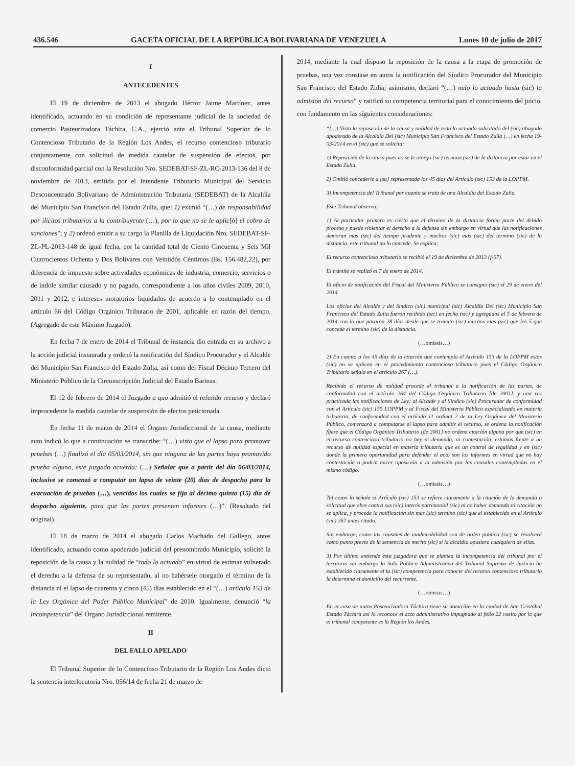436.546 GACETA OFICIAL DE LA REPÚBLICA BOLIVARIANA DE VENEZUELA Lunes 10 de julio de 2017
I
ANTECEDENTES
El 19 de diciembre de 2013 el abogado Héctor Jaime Martínez, antes identificado, actuando en su condición de representante judicial de la sociedad de comercio Pasteurizadora Táchira, C.A., ejerció ante el Tribunal Superior de lo Contencioso Tributario de la Región Los Andes, el recurso contencioso tributario conjuntamente con solicitud de medida cautelar de suspensión de efectos, por disconformidad parcial con la Resolución Nro. SEDEBAT-SF-ZL-RC-2013-136 del 8 de noviembre de 2013, emitida por el Intendente Tributario Municipal del Servicio Desconcentrado Bolivariano de Administración Tributaria (SEDEBAT) de la Alcaldía del Municipio San Francisco del Estado Zulia, que: 1) eximió “(…) de responsabilidad por ilícitos tributarios a la contribuyente (…), por lo que no se le aplic[ó] el cobro de sanciones”; y 2) ordenó emitir a su cargo la Planilla de Liquidación Nro. SEDEBAT-SF-ZL-PL-2013-148 de igual fecha, por la cantidad total de Ciento Cincuenta y Seis Mil Cuatrocientos Ochenta y Dos Bolívares con Veintidós Céntimos (Bs. 156.482,22), por diferencia de impuesto sobre actividades económicas de industria, comercio, servicios o de índole similar causado y no pagado, correspondiente a los años civiles 2009, 2010, 2011 y 2012, e intereses moratorios liquidados de acuerdo a lo contemplado en el artículo 66 del Código Orgánico Tributario de 2001, aplicable en razón del tiempo. (Agregado de este Máximo Juzgado).
En fecha 7 de enero de 2014 el Tribunal de instancia dio entrada en su archivo a la acción judicial instaurada y ordenó la notificación del Síndico Procurador y el Alcalde del Municipio San Francisco del Estado Zulia, así como del Fiscal Décimo Tercero del Ministerio Público de la Circunscripción Judicial del Estado Barinas.
El 12 de febrero de 2014 el Juzgado a quo admitió el referido recurso y declaró improcedente la medida cautelar de suspensión de efectos peticionada.
En fecha 11 de marzo de 2014 el Órgano Jurisdiccional de la causa, mediante auto indicó lo que a continuación se transcribe: “(…) visto que el lapso para promover pruebas (…) finalizó el día 05/03/2014, sin que ninguna de las partes haya promovido prueba alguna, este juzgado acuerda: (…) Señalar que a partir del día 06/03/2014, inclusive se comenzó a computar un lapso de veinte (20) días de despacho para la evacuación de pruebas (…), vencidos los cuales se fija al décimo quinto (15) día de despacho siguiente, para que las partes presenten informes (…)”. (Resaltado del original).
El 18 de marzo de 2014 el abogado Carlos Machado del Gallego, antes identificado, actuando como apoderado judicial del prenombrado Municipio, solicitó la reposición de la causa y la nulidad de “todo lo actuado” en virtud de estimar vulnerado el derecho a la defensa de su representado, al no habérsele otorgado el término de la distancia ni el lapso de cuarenta y cinco (45) días establecido en el “(…) artículo 153 de la Ley Orgánica del Poder Público Municipal” de 2010. Igualmente, denunció “la incompetencia” del Órgano Jurisdiccional remitente.
II
DEL FALLO APELADO
El Tribunal Superior de lo Contencioso Tributario de la Región Los Andes dictó la sentencia interlocutoria Nro. 056/14 de fecha 21 de marzo de
2014, mediante la cual dispuso la reposición de la causa a la etapa de promoción de pruebas, una vez constase en autos la notificación del Síndico Procurador del Municipio San Francisco del Estado Zulia; asimismo, declaró “(…) nulo lo actuado hasta (sic) la admisión del recurso” y ratificó su competencia territorial para el conocimiento del juicio, con fundamento en las siguientes consideraciones:
“(…) Vista la reposición de la causa y nulidad de todo lo actuado solicitado del (sic) abogado apoderado de la Alcaldía Del (sic) Municipio San Francisco del Estado Zulia (…) en fecha 19-03-2014 en el (sic) que se solicita:
1) Reposición de la causa pues no se le otorgo (sic) termino (sic) de la distancia por estar en el Estado Zulia.
2) Omitió concederle a [su] representada los 45 días del Artículo (sic) 153 de la LOPPM.
3) Incompetencia del Tribunal por cuanto se trata de una Alcaldía del Estado Zulia.
Este Tribunal observa:
1) Al particular primero es cierto que el término de la distancia forma parte del debido proceso y puede violentar el derecho a la defensa sin embargo en virtud que las notificaciones demoran mas (sic) del tiempo prudente y muchos (sic) mas (sic) del termino (sic) de la distancia, este tribunal no lo concede. Se explica:
El recurso contencioso tributario se recibió el 19 de diciembre de 2013 (f-67).
El trámite se realizó el 7 de enero de 2014.
El oficio de notificación del Fiscal del Ministerio Público se consigno (sic) el 29 de enero del 2014.
Los oficios del Alcalde y del Sindico (sic) municipal (sic) Alcaldía Del (sic) Municipio San Francisco del Estado Zulia fueron recibido (sic) en fecha (sic) y agregados el 5 de febrero de 2014 con lo que pasaron 28 días desde que se tramito (sic) muchos mas (sic) que los 5 que concede el termino (sic) de la distancia.
(…omissis…)
2) En cuanto a los 45 días de la citación que contempla el Artículo 153 de la LOPPM estos (sic) no se aplican en el procedimiento contencioso tributario pues el Código Orgánico Tributario señala en el artículo 267 (…).
Recibido el recurso de nulidad procede el tribunal a la notificación de las partes, de conformidad con el artículo 264 del Código Orgánico Tributario [de 2001], y una vez practicada las notificaciones de Ley: al Alcalde y al Síndico (sic) Procurador de conformidad con el Artículo (sic) 155 LOPPM y al Fiscal del Ministerio Público especializado en materia tributaria, de conformidad con el artículo 11 ordinal 2 de la Ley Orgánica del Ministerio Público, comenzará a computarse el lapso para admitir el recurso, se ordena la notificación fíjese que el Código Orgánico Tributario [de 2001] no ordena citación alguna por que (sic) en el recurso contencioso tributario no hay ni demanda, ni contestación, estamos frente a un recurso de nulidad especial en materia tributaria que es un control de legalidad y en (sic) donde la primera oportunidad para defender el acto son los informes en virtud que no hay contestación o podría hacer oposición a la admisión por las causales contempladas en el mismo código.
(…omissis…)
Tal como lo señala el Artículo (sic) 153 se refiere claramente a la citación de la demanda o solicitud que obre contra sus (sic) interés patrimonial (sic) al no haber demanda ni citación no se aplica, y procede la notificación sin mas (sic) termino (sic) que el establecido en el Artículo (sic) 267 antes citado.
Sin embargo, como las causales de inadmisibilidad son de orden publico (sic) se resolverá como punto previo de la sentencia de merito (sic) si la alcaldía opusiera cualquiera de ellas.
3) Por último entiende esta juzgadora que se plantea la incompetencia del tribunal por el territorio sin embargo la Sala Político Administrativa del Tribunal Supremo de Justicia ha establecido claramente el la (sic) competencia para conocer del recurso contencioso tributario la determina el domicilio del recurrente.
(…omissis…)
En el caso de autos Pasteurizadora Táchira tiene su domicilio en la ciudad de San Cristóbal Estado Táchira así lo reconoce el acto administrativo impugnado al folio 22 vuelto por lo que el tribunal competente es la Región los Andes.